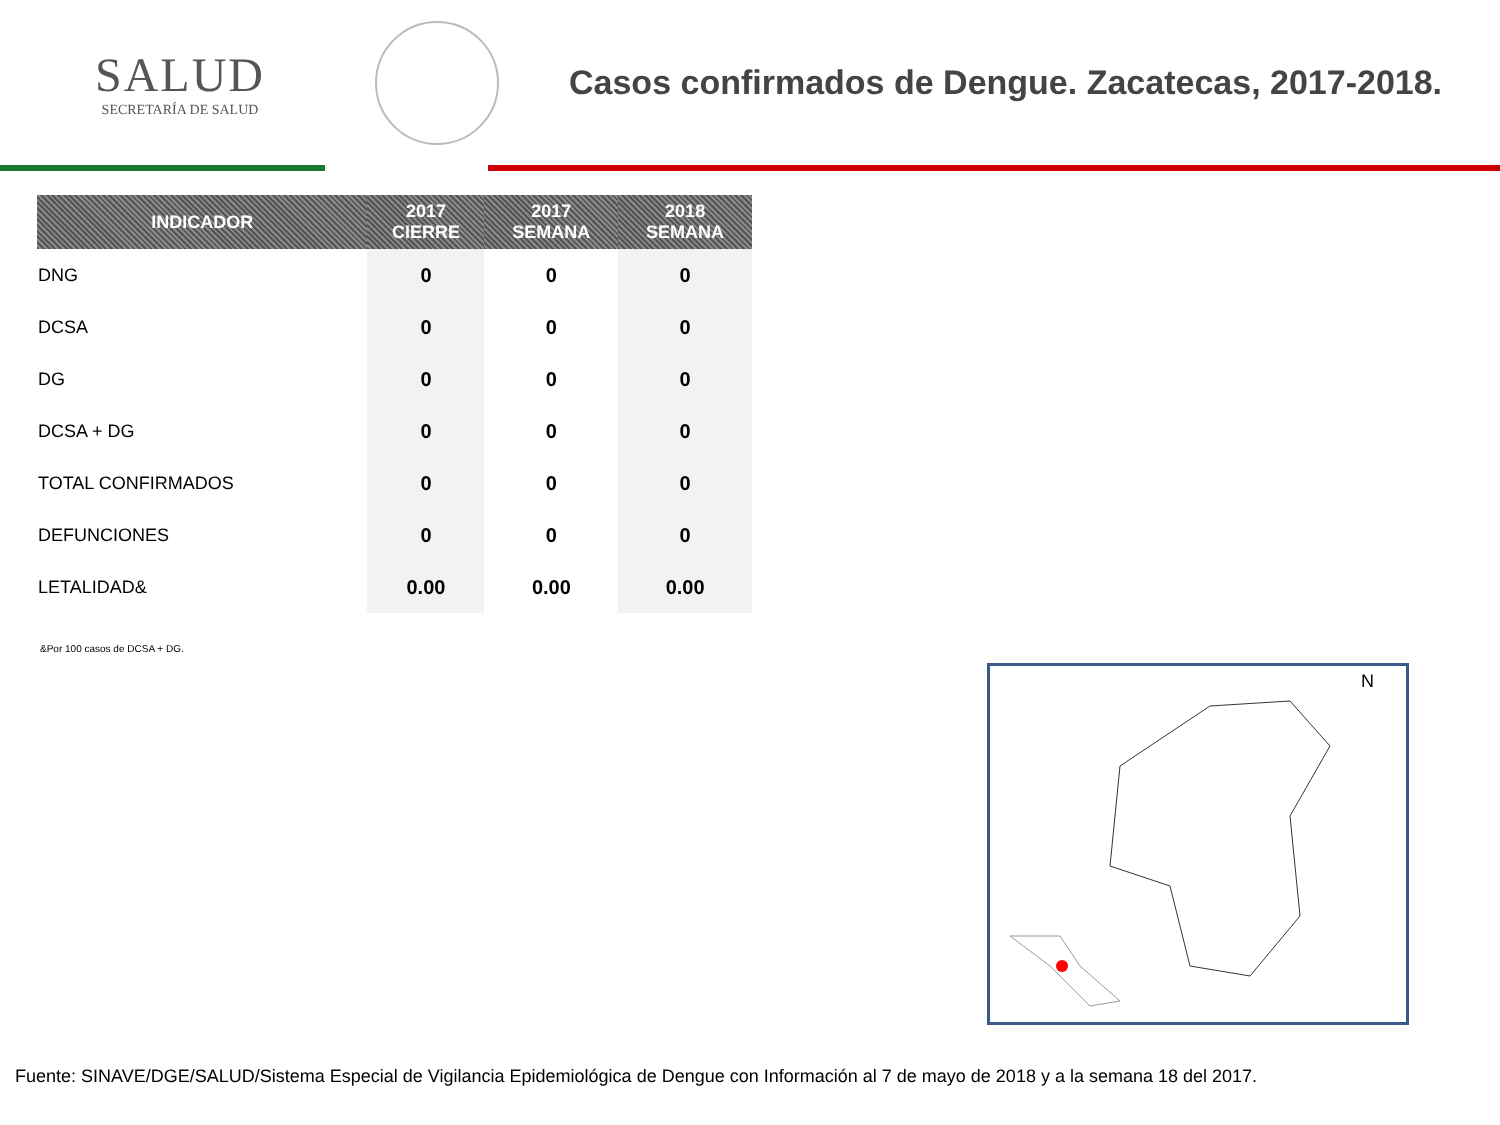SALUD
SECRETARÍA DE SALUD
Casos confirmados de Dengue. Zacatecas, 2017-2018.
| INDICADOR | 2017 CIERRE | 2017 SEMANA | 2018 SEMANA |
| --- | --- | --- | --- |
| DNG | 0 | 0 | 0 |
| DCSA | 0 | 0 | 0 |
| DG | 0 | 0 | 0 |
| DCSA + DG | 0 | 0 | 0 |
| TOTAL CONFIRMADOS | 0 | 0 | 0 |
| DEFUNCIONES | 0 | 0 | 0 |
| LETALIDAD& | 0.00 | 0.00 | 0.00 |
&Por 100 casos de DCSA + DG.
N
Fuente: SINAVE/DGE/SALUD/Sistema Especial de Vigilancia Epidemiológica de Dengue con Información al 7 de mayo de 2018 y a la semana 18 del 2017.